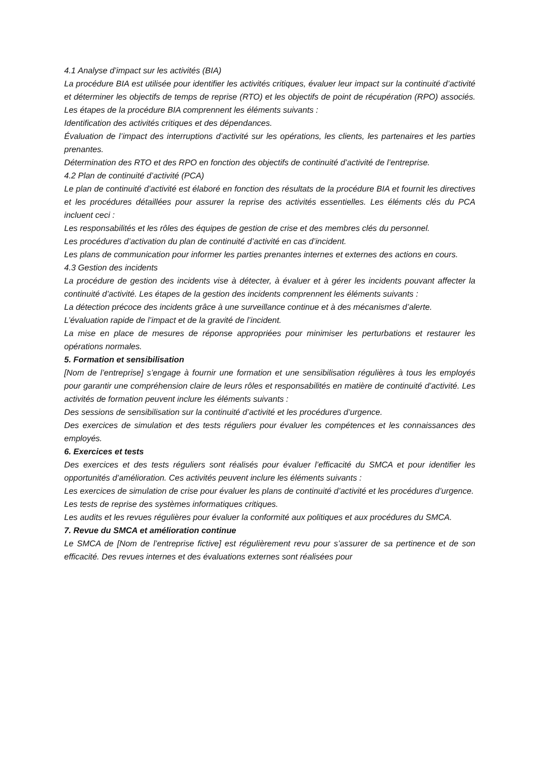4.1 Analyse d’impact sur les activités (BIA)
La procédure BIA est utilisée pour identifier les activités critiques, évaluer leur impact sur la continuité d’activité et déterminer les objectifs de temps de reprise (RTO) et les objectifs de point de récupération (RPO) associés. Les étapes de la procédure BIA comprennent les éléments suivants :
Identification des activités critiques et des dépendances.
Évaluation de l’impact des interruptions d’activité sur les opérations, les clients, les partenaires et les parties prenantes.
Détermination des RTO et des RPO en fonction des objectifs de continuité d’activité de l’entreprise.
4.2 Plan de continuité d’activité (PCA)
Le plan de continuité d’activité est élaboré en fonction des résultats de la procédure BIA et fournit les directives et les procédures détaillées pour assurer la reprise des activités essentielles. Les éléments clés du PCA incluent ceci :
Les responsabilités et les rôles des équipes de gestion de crise et des membres clés du personnel.
Les procédures d’activation du plan de continuité d’activité en cas d’incident.
Les plans de communication pour informer les parties prenantes internes et externes des actions en cours.
4.3 Gestion des incidents
La procédure de gestion des incidents vise à détecter, à évaluer et à gérer les incidents pouvant affecter la continuité d’activité. Les étapes de la gestion des incidents comprennent les éléments suivants :
La détection précoce des incidents grâce à une surveillance continue et à des mécanismes d’alerte.
L’évaluation rapide de l’impact et de la gravité de l’incident.
La mise en place de mesures de réponse appropriées pour minimiser les perturbations et restaurer les opérations normales.
5. Formation et sensibilisation
[Nom de l’entreprise] s’engage à fournir une formation et une sensibilisation régulières à tous les employés pour garantir une compréhension claire de leurs rôles et responsabilités en matière de continuité d’activité. Les activités de formation peuvent inclure les éléments suivants :
Des sessions de sensibilisation sur la continuité d’activité et les procédures d’urgence.
Des exercices de simulation et des tests réguliers pour évaluer les compétences et les connaissances des employés.
6. Exercices et tests
Des exercices et des tests réguliers sont réalisés pour évaluer l’efficacité du SMCA et pour identifier les opportunités d’amélioration. Ces activités peuvent inclure les éléments suivants :
Les exercices de simulation de crise pour évaluer les plans de continuité d’activité et les procédures d’urgence.
Les tests de reprise des systèmes informatiques critiques.
Les audits et les revues régulières pour évaluer la conformité aux politiques et aux procédures du SMCA.
7. Revue du SMCA et amélioration continue
Le SMCA de [Nom de l’entreprise fictive] est régulièrement revu pour s’assurer de sa pertinence et de son efficacité. Des revues internes et des évaluations externes sont réalisées pour